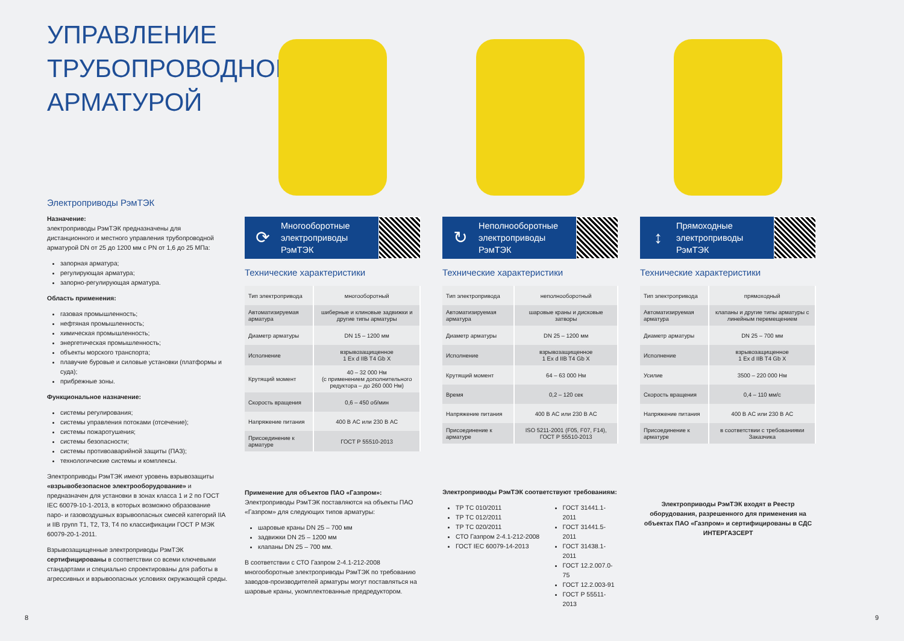УПРАВЛЕНИЕ
ТРУБОПРОВОДНОЙ
АРМАТУРОЙ
Электроприводы РэмТЭК
Назначение:
электроприводы РэмТЭК предназначены для дистанционного и местного управления трубопроводной арматурой DN от 25 до 1200 мм с PN от 1,6 до 25 МПа:
запорная арматура;
регулирующая арматура;
запорно-регулирующая арматура.
Область применения:
газовая промышленность;
нефтяная промышленность;
химическая промышленность;
энергетическая промышленность;
объекты морского транспорта;
плавучие буровые и силовые установки (платформы и суда);
прибрежные зоны.
Функциональное назначение:
системы регулирования;
системы управления потоками (отсечение);
системы пожаротушения;
системы безопасности;
системы противоаварийной защиты (ПАЗ);
технологические системы и комплексы.
Электроприводы РэмТЭК имеют уровень взрывозащиты «взрывобезопасное электрооборудование» и предназначен для установки в зонах класса 1 и 2 по ГОСТ IEC 60079-10-1-2013, в которых возможно образование паро- и газовоздушных взрывоопасных смесей категорий IIA и IIB групп T1, T2, T3, T4 по классификации ГОСТ Р МЭК 60079-20-1-2011.
Взрывозащищенные электроприводы РэмТЭК сертифицированы в соответствии со всеми ключевыми стандартами и специально спроектированы для работы в агрессивных и взрывоопасных условиях окружающей среды.
⟳ Многооборотные
электроприводы
РэмТЭК
Технические характеристики
| Тип электропривода | многооборотный |
| Автоматизируемая арматура | шиберные и клиновые задвижки и другие типы арматуры |
| Диаметр арматуры | DN 15 – 1200 мм |
| Исполнение | взрывозащищенное 1 Ex d IIB T4 Gb X |
| Крутящий момент | 40 – 32 000 Нм (с применением дополнительного редуктора – до 260 000 Нм) |
| Скорость вращения | 0,6 – 450 об/мин |
| Напряжение питания | 400 В AC или 230 В AC |
| Присоединение к арматуре | ГОСТ Р 55510-2013 |
Применение для объектов ПАО «Газпром»:
Электроприводы РэмТЭК поставляются на объекты ПАО «Газпром» для следующих типов арматуры:
шаровые краны DN 25 – 700 мм
задвижки DN 25 – 1200 мм
клапаны DN 25 – 700 мм.
В соответствии с СТО Газпром 2-4.1-212-2008 многооборотные электроприводы РэмТЭК по требованию заводов-производителей арматуры могут поставляться на шаровые краны, укомплектованные предредуктором.
↻ Неполнооборотные
электроприводы
РэмТЭК
Технические характеристики
| Тип электропривода | неполнооборотный |
| Автоматизируемая арматура | шаровые краны и дисковые затворы |
| Диаметр арматуры | DN 25 – 1200 мм |
| Исполнение | взрывозащищенное 1 Ex d IIB T4 Gb X |
| Крутящий момент | 64 – 63 000 Нм |
| Время | 0,2 – 120 сек |
| Напряжение питания | 400 В AC или 230 В AC |
| Присоединение к арматуре | ISO 5211-2001 (F05, F07, F14), ГОСТ Р 55510-2013 |
Электроприводы РэмТЭК соответствуют требованиям:
ТР ТС 010/2011
ТР ТС 012/2011
ТР ТС 020/2011
СТО Газпром 2-4.1-212-2008
ГОСТ IEC 60079-14-2013
ГОСТ 31441.1-2011
ГОСТ 31441.5-2011
ГОСТ 31438.1-2011
ГОСТ 12.2.007.0-75
ГОСТ 12.2.003-91
ГОСТ Р 55511-2013
↕ Прямоходные
электроприводы
РэмТЭК
Технические характеристики
| Тип электропривода | прямоходный |
| Автоматизируемая арматура | клапаны и другие типы арматуры с линейным перемещением |
| Диаметр арматуры | DN 25 – 700 мм |
| Исполнение | взрывозащищенное 1 Ex d IIB T4 Gb X |
| Усилие | 3500 – 220 000 Нм |
| Скорость вращения | 0,4 – 110 мм/с |
| Напряжение питания | 400 В AC или 230 В AC |
| Присоединение к арматуре | в соответствии с требованиями Заказчика |
Электроприводы РэмТЭК входят в Реестр оборудования, разрешенного для применения на объектах ПАО «Газпром» и сертифицированы в СДС ИНТЕРГАЗСЕРТ
8 9